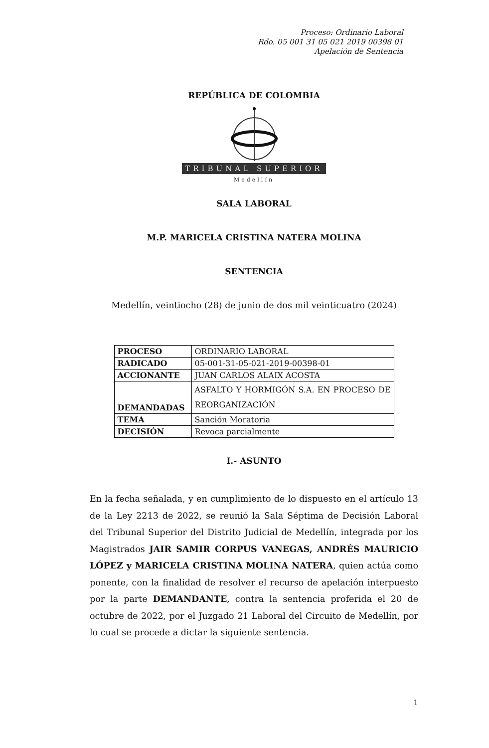Proceso: Ordinario Laboral
Rdo. 05 001 31 05 021 2019 00398 01
Apelación de Sentencia
REPÚBLICA DE COLOMBIA
TRIBUNAL SUPERIOR
Medellín
SALA LABORAL
M.P. MARICELA CRISTINA NATERA MOLINA
SENTENCIA
Medellín, veintiocho (28) de junio de dos mil veinticuatro (2024)
| PROCESO | ORDINARIO LABORAL |
| RADICADO | 05-001-31-05-021-2019-00398-01 |
| ACCIONANTE | JUAN CARLOS ALAIX ACOSTA |
| DEMANDADAS | ASFALTO Y HORMIGÓN S.A. EN PROCESO DE REORGANIZACIÓN |
| TEMA | Sanción Moratoria |
| DECISIÓN | Revoca parcialmente |
I.- ASUNTO
En la fecha señalada, y en cumplimiento de lo dispuesto en el artículo 13 de la Ley 2213 de 2022, se reunió la Sala Séptima de Decisión Laboral del Tribunal Superior del Distrito Judicial de Medellín, integrada por los Magistrados JAIR SAMIR CORPUS VANEGAS, ANDRÉS MAURICIO LÓPEZ y MARICELA CRISTINA MOLINA NATERA, quien actúa como ponente, con la finalidad de resolver el recurso de apelación interpuesto por la parte DEMANDANTE, contra la sentencia proferida el 20 de octubre de 2022, por el Juzgado 21 Laboral del Circuito de Medellín, por lo cual se procede a dictar la siguiente sentencia.
1